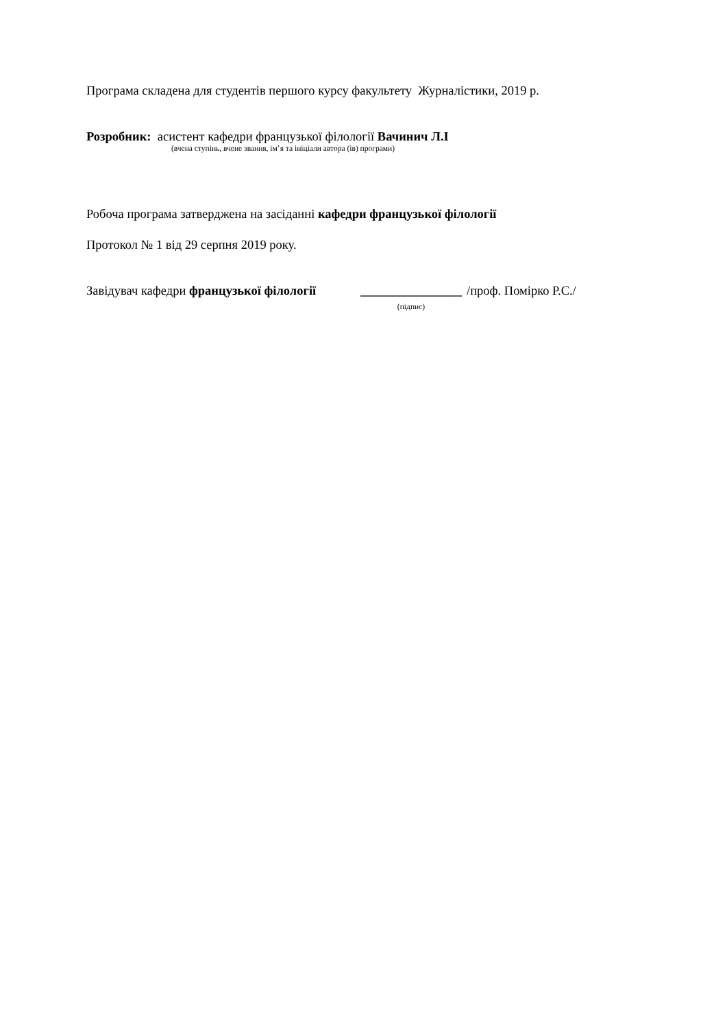Програма складена для студентів першого курсу факультету Журналістики, 2019 р.
Розробник: асистент кафедри французької філології Вачинич Л.І
(вчена ступінь, вчене звання, ім’я та ініціали автора (ів) програми)
Робоча програма затверджена на засіданні кафедри французької філології
Протокол № 1 від 29 серпня 2019 року.
Завідувач кафедри французької філології ________________
(підпис) /проф. Помірко Р.С./